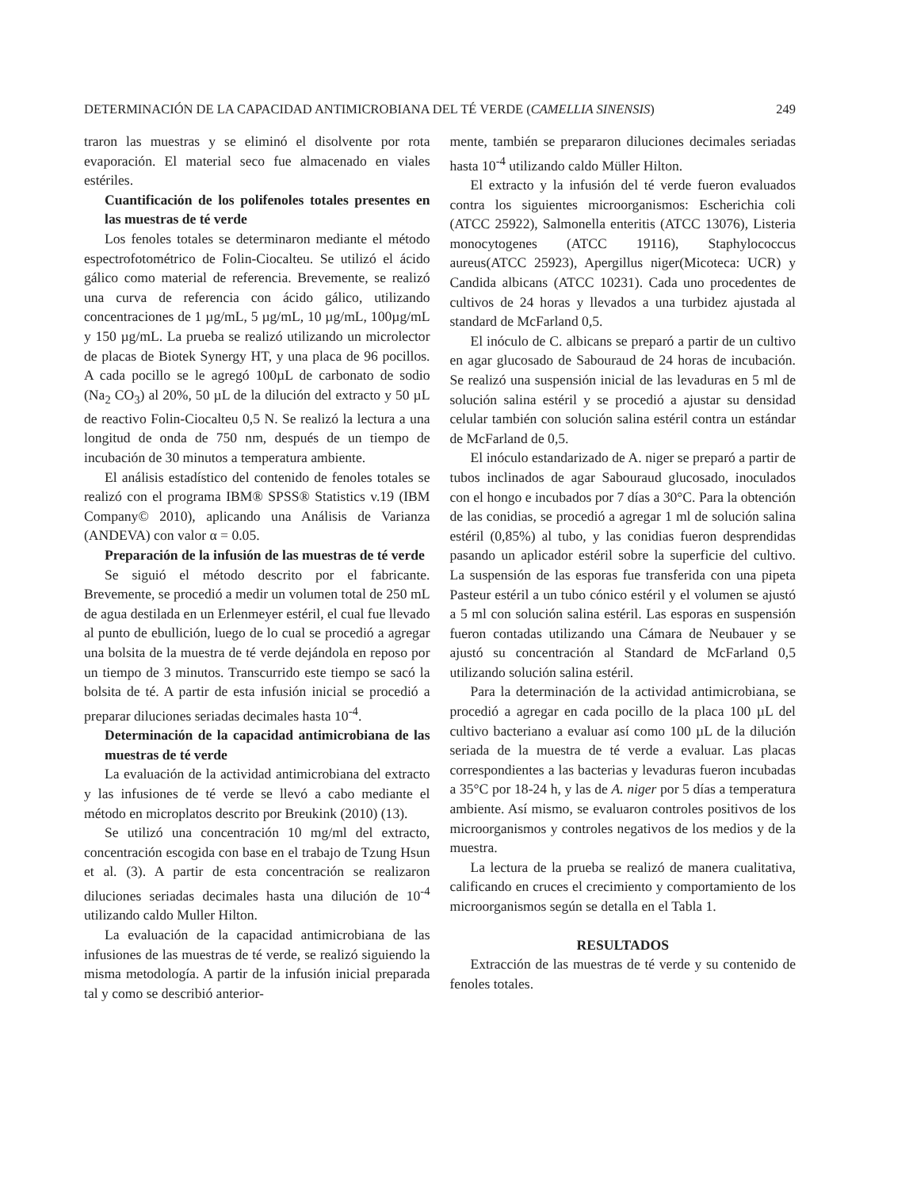DETERMINACIÓN DE LA CAPACIDAD ANTIMICROBIANA DEL TÉ VERDE (CAMELLIA SINENSIS) 249
traron las muestras y se eliminó el disolvente por rota evaporación. El material seco fue almacenado en viales estériles.
Cuantificación de los polifenoles totales presentes en las muestras de té verde
Los fenoles totales se determinaron mediante el método espectrofotométrico de Folin-Ciocalteu. Se utilizó el ácido gálico como material de referencia. Brevemente, se realizó una curva de referencia con ácido gálico, utilizando concentraciones de 1 µg/mL, 5 µg/mL, 10 µg/mL, 100µg/mL y 150 µg/mL. La prueba se realizó utilizando un microlector de placas de Biotek Synergy HT, y una placa de 96 pocillos. A cada pocillo se le agregó 100µL de carbonato de sodio (Na<sub>2</sub> CO<sub>3</sub>) al 20%, 50 µL de la dilución del extracto y 50 µL de reactivo Folin-Ciocalteu 0,5 N. Se realizó la lectura a una longitud de onda de 750 nm, después de un tiempo de incubación de 30 minutos a temperatura ambiente.
El análisis estadístico del contenido de fenoles totales se realizó con el programa IBM® SPSS® Statistics v.19 (IBM Company© 2010), aplicando una Análisis de Varianza (ANDEVA) con valor α = 0.05.
Preparación de la infusión de las muestras de té verde
Se siguió el método descrito por el fabricante. Brevemente, se procedió a medir un volumen total de 250 mL de agua destilada en un Erlenmeyer estéril, el cual fue llevado al punto de ebullición, luego de lo cual se procedió a agregar una bolsita de la muestra de té verde dejándola en reposo por un tiempo de 3 minutos. Transcurrido este tiempo se sacó la bolsita de té. A partir de esta infusión inicial se procedió a preparar diluciones seriadas decimales hasta 10<sup>-4</sup>.
Determinación de la capacidad antimicrobiana de las muestras de té verde
La evaluación de la actividad antimicrobiana del extracto y las infusiones de té verde se llevó a cabo mediante el método en microplatos descrito por Breukink (2010) (13).
Se utilizó una concentración 10 mg/ml del extracto, concentración escogida con base en el trabajo de Tzung Hsun et al. (3). A partir de esta concentración se realizaron diluciones seriadas decimales hasta una dilución de 10<sup>-4</sup> utilizando caldo Muller Hilton.
La evaluación de la capacidad antimicrobiana de las infusiones de las muestras de té verde, se realizó siguiendo la misma metodología. A partir de la infusión inicial preparada tal y como se describió anterior-
mente, también se prepararon diluciones decimales seriadas hasta 10<sup>-4</sup> utilizando caldo Müller Hilton.
El extracto y la infusión del té verde fueron evaluados contra los siguientes microorganismos: Escherichia coli (ATCC 25922), Salmonella enteritis (ATCC 13076), Listeria monocytogenes (ATCC 19116), Staphylococcus aureus(ATCC 25923), Apergillus niger(Micoteca: UCR) y Candida albicans (ATCC 10231). Cada uno procedentes de cultivos de 24 horas y llevados a una turbidez ajustada al standard de McFarland 0,5.
El inóculo de C. albicans se preparó a partir de un cultivo en agar glucosado de Sabouraud de 24 horas de incubación. Se realizó una suspensión inicial de las levaduras en 5 ml de solución salina estéril y se procedió a ajustar su densidad celular también con solución salina estéril contra un estándar de McFarland de 0,5.
El inóculo estandarizado de A. niger se preparó a partir de tubos inclinados de agar Sabouraud glucosado, inoculados con el hongo e incubados por 7 días a 30°C. Para la obtención de las conidias, se procedió a agregar 1 ml de solución salina estéril (0,85%) al tubo, y las conidias fueron desprendidas pasando un aplicador estéril sobre la superficie del cultivo. La suspensión de las esporas fue transferida con una pipeta Pasteur estéril a un tubo cónico estéril y el volumen se ajustó a 5 ml con solución salina estéril. Las esporas en suspensión fueron contadas utilizando una Cámara de Neubauer y se ajustó su concentración al Standard de McFarland 0,5 utilizando solución salina estéril.
Para la determinación de la actividad antimicrobiana, se procedió a agregar en cada pocillo de la placa 100 µL del cultivo bacteriano a evaluar así como 100 µL de la dilución seriada de la muestra de té verde a evaluar. Las placas correspondientes a las bacterias y levaduras fueron incubadas a 35°C por 18-24 h, y las de A. niger por 5 días a temperatura ambiente. Así mismo, se evaluaron controles positivos de los microorganismos y controles negativos de los medios y de la muestra.
La lectura de la prueba se realizó de manera cualitativa, calificando en cruces el crecimiento y comportamiento de los microorganismos según se detalla en el Tabla 1.
RESULTADOS
Extracción de las muestras de té verde y su contenido de fenoles totales.